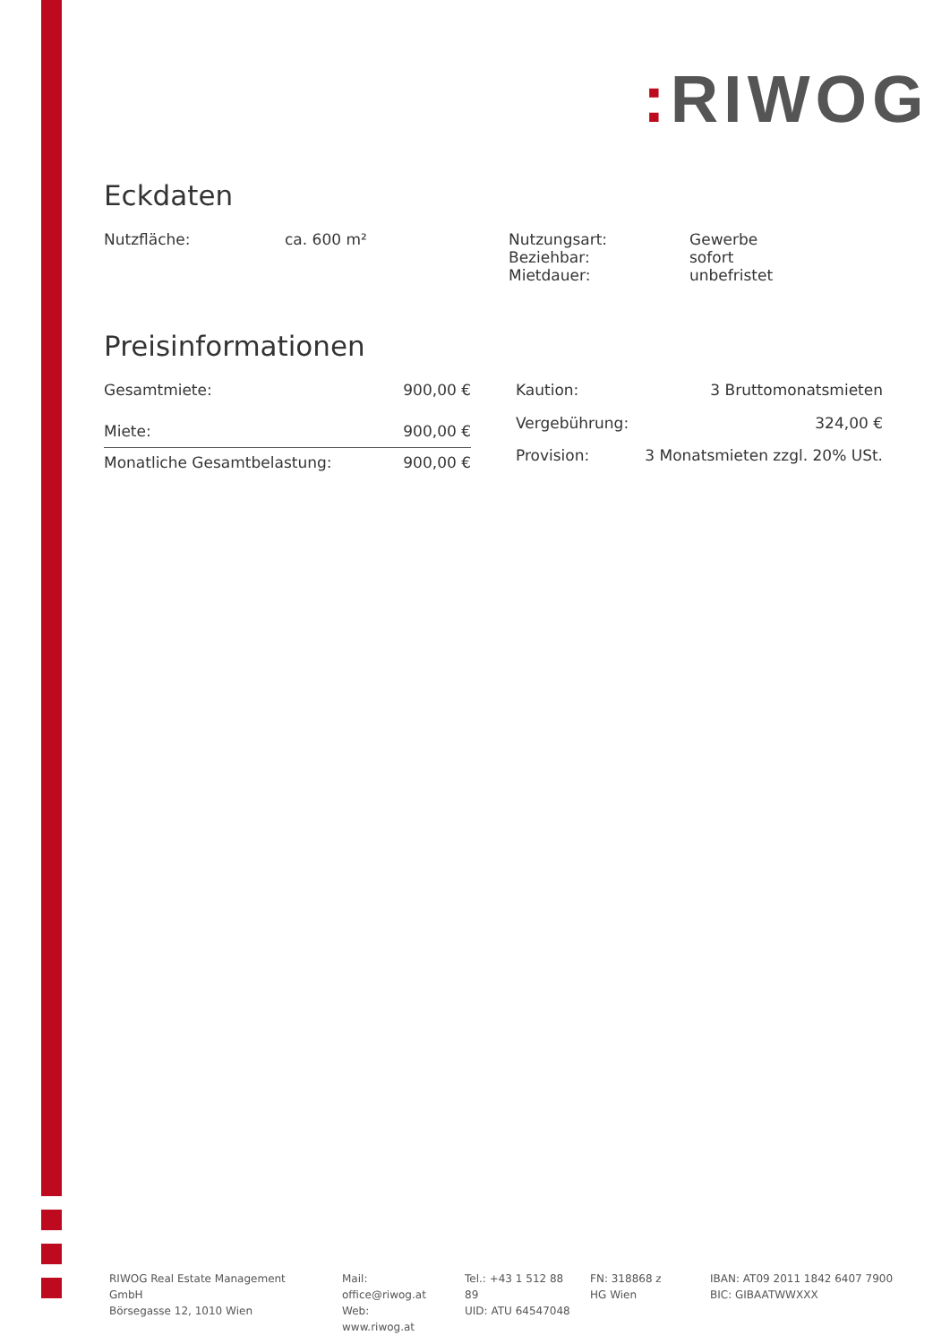: RIWOG
Eckdaten
| Nutzfläche: | ca. 600 m² | Nutzungsart: Beziehbar: Mietdauer: | Gewerbe sofort unbefristet |
Preisinformationen
| Gesamtmiete: | 900,00 € |
| Miete: | 900,00 € |
| Monatliche Gesamtbelastung: | 900,00 € |
| Kaution: | 3 Bruttomonatsmieten |
| Vergebührung: | 324,00 € |
| Provision: | 3 Monatsmieten zzgl. 20% USt. |
RIWOG Real Estate Management GmbH
Börsegasse 12, 1010 Wien
Mail: office@riwog.at
Web: www.riwog.at
Tel.: +43 1 512 88 89
UID: ATU 64547048
FN: 318868 z
HG Wien
IBAN: AT09 2011 1842 6407 7900
BIC: GIBAATWWXXX